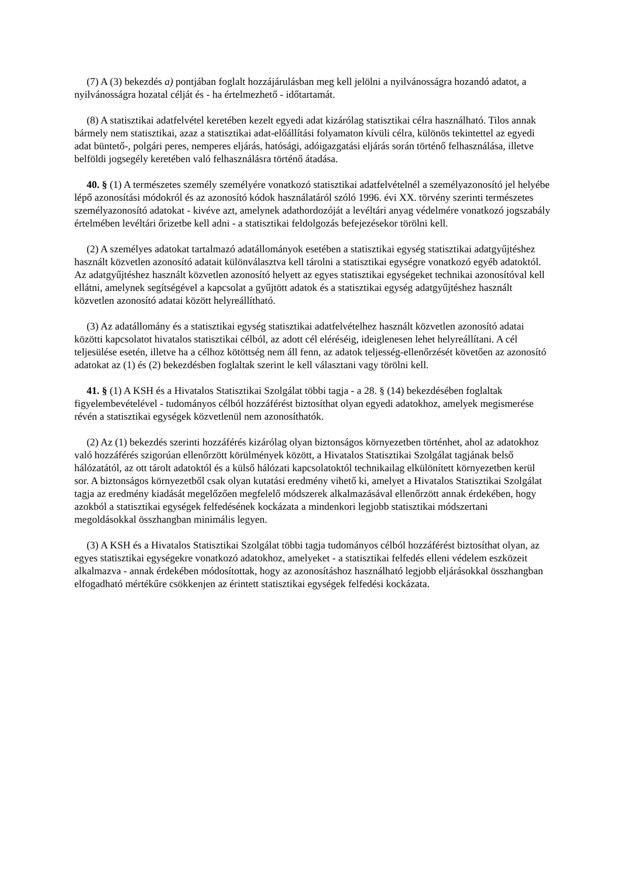(7) A (3) bekezdés a) pontjában foglalt hozzájárulásban meg kell jelölni a nyilvánosságra hozandó adatot, a nyilvánosságra hozatal célját és - ha értelmezhető - időtartamát.
(8) A statisztikai adatfelvétel keretében kezelt egyedi adat kizárólag statisztikai célra használható. Tilos annak bármely nem statisztikai, azaz a statisztikai adat-előállítási folyamaton kívüli célra, különös tekintettel az egyedi adat büntető-, polgári peres, nemperes eljárás, hatósági, adóigazgatási eljárás során történő felhasználása, illetve belföldi jogsegély keretében való felhasználásra történő átadása.
40. § (1) A természetes személy személyére vonatkozó statisztikai adatfelvételnél a személyazonosító jel helyébe lépő azonosítási módokról és az azonosító kódok használatáról szóló 1996. évi XX. törvény szerinti természetes személyazonosító adatokat - kivéve azt, amelynek adathordozóját a levéltári anyag védelmére vonatkozó jogszabály értelmében levéltári őrizetbe kell adni - a statisztikai feldolgozás befejezésekor törölni kell.
(2) A személyes adatokat tartalmazó adatállományok esetében a statisztikai egység statisztikai adatgyűjtéshez használt közvetlen azonosító adatait különválasztva kell tárolni a statisztikai egységre vonatkozó egyéb adatoktól. Az adatgyűjtéshez használt közvetlen azonosító helyett az egyes statisztikai egységeket technikai azonosítóval kell ellátni, amelynek segítségével a kapcsolat a gyűjtött adatok és a statisztikai egység adatgyűjtéshez használt közvetlen azonosító adatai között helyreállítható.
(3) Az adatállomány és a statisztikai egység statisztikai adatfelvételhez használt közvetlen azonosító adatai közötti kapcsolatot hivatalos statisztikai célból, az adott cél eléréséig, ideiglenesen lehet helyreállítani. A cél teljesülése esetén, illetve ha a célhoz kötöttség nem áll fenn, az adatok teljesség-ellenőrzését követően az azonosító adatokat az (1) és (2) bekezdésben foglaltak szerint le kell választani vagy törölni kell.
41. § (1) A KSH és a Hivatalos Statisztikai Szolgálat többi tagja - a 28. § (14) bekezdésében foglaltak figyelembevételével - tudományos célból hozzáférést biztosíthat olyan egyedi adatokhoz, amelyek megismerése révén a statisztikai egységek közvetlenül nem azonosíthatók.
(2) Az (1) bekezdés szerinti hozzáférés kizárólag olyan biztonságos környezetben történhet, ahol az adatokhoz való hozzáférés szigorúan ellenőrzött körülmények között, a Hivatalos Statisztikai Szolgálat tagjának belső hálózatától, az ott tárolt adatoktól és a külső hálózati kapcsolatoktól technikailag elkülönített környezetben kerül sor. A biztonságos környezetből csak olyan kutatási eredmény vihető ki, amelyet a Hivatalos Statisztikai Szolgálat tagja az eredmény kiadását megelőzően megfelelő módszerek alkalmazásával ellenőrzött annak érdekében, hogy azokból a statisztikai egységek felfedésének kockázata a mindenkori legjobb statisztikai módszertani megoldásokkal összhangban minimális legyen.
(3) A KSH és a Hivatalos Statisztikai Szolgálat többi tagja tudományos célból hozzáférést biztosíthat olyan, az egyes statisztikai egységekre vonatkozó adatokhoz, amelyeket - a statisztikai felfedés elleni védelem eszközeit alkalmazva - annak érdekében módosítottak, hogy az azonosításhoz használható legjobb eljárásokkal összhangban elfogadható mértékűre csökkenjen az érintett statisztikai egységek felfedési kockázata.